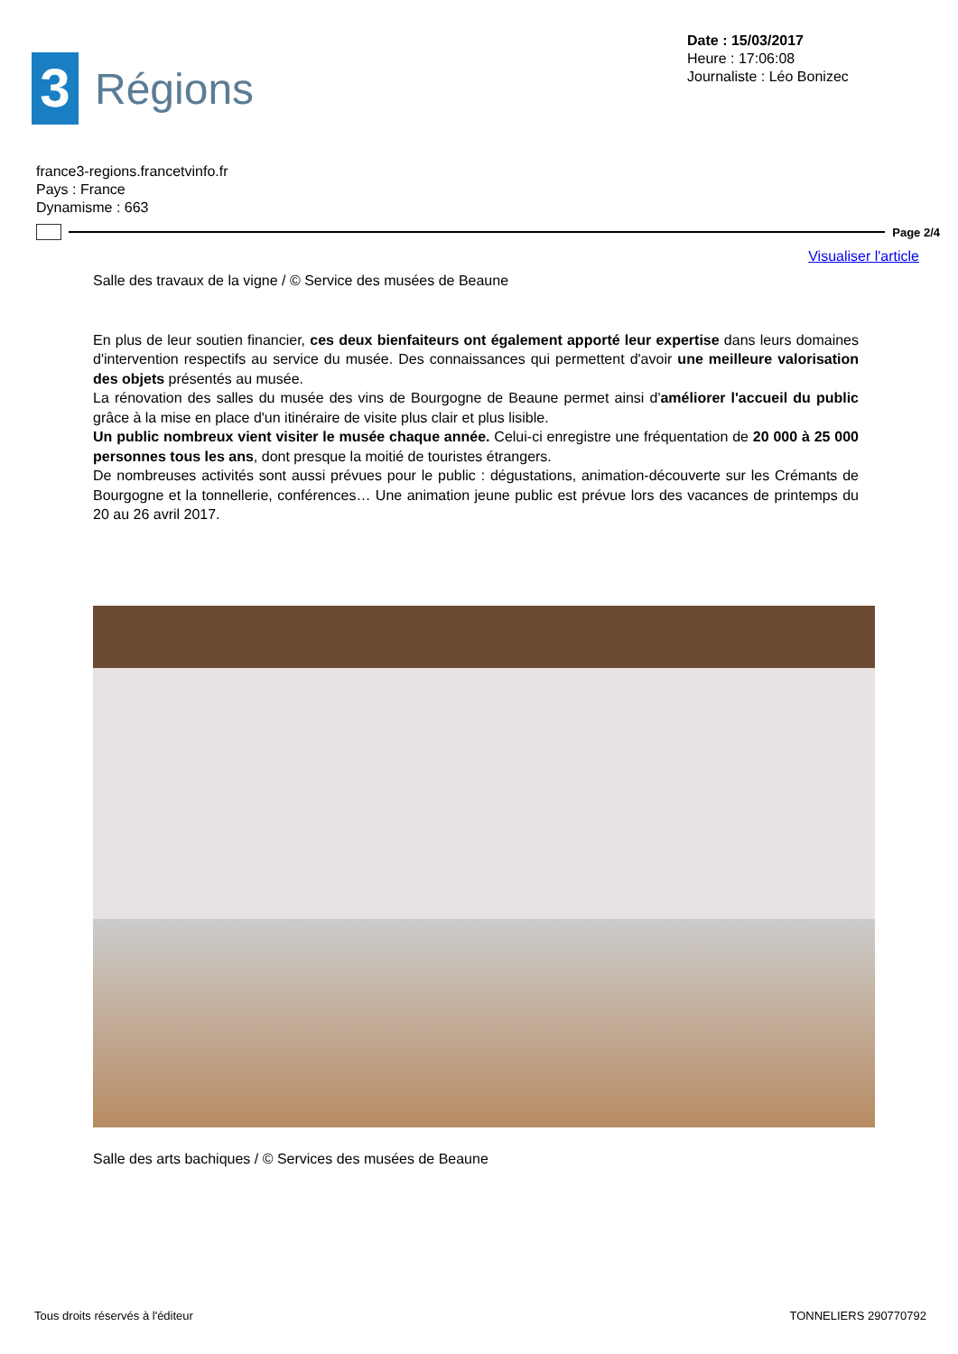3
Régions
Date : 15/03/2017
Heure : 17:06:08
Journaliste : Léo Bonizec
france3-regions.francetvinfo.fr
Pays : France
Dynamisme : 663
Page 2/4
Visualiser l'article
Salle des travaux de la vigne / © Service des musées de Beaune
En plus de leur soutien financier, ces deux bienfaiteurs ont également apporté leur expertise dans leurs domaines d'intervention respectifs au service du musée. Des connaissances qui permettent d'avoir une meilleure valorisation des objets présentés au musée.
La rénovation des salles du musée des vins de Bourgogne de Beaune permet ainsi d'améliorer l'accueil du public grâce à la mise en place d'un itinéraire de visite plus clair et plus lisible.
Un public nombreux vient visiter le musée chaque année. Celui-ci enregistre une fréquentation de 20 000 à 25 000 personnes tous les ans, dont presque la moitié de touristes étrangers.
De nombreuses activités sont aussi prévues pour le public : dégustations, animation-découverte sur les Crémants de Bourgogne et la tonnellerie, conférences… Une animation jeune public est prévue lors des vacances de printemps du 20 au 26 avril 2017.
Salle des arts bachiques / © Services des musées de Beaune
Tous droits réservés à l'éditeur TONNELIERS 290770792